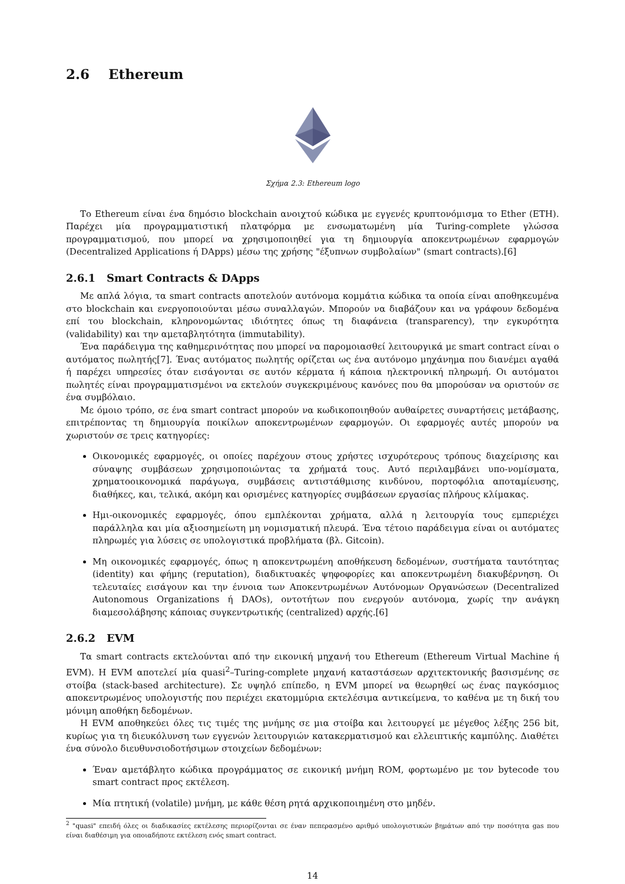2.6 Ethereum
Σχήμα 2.3: Ethereum logo
Το Ethereum είναι ένα δημόσιο blockchain ανοιχτού κώδικα με εγγενές κρυπτονόμισμα το Ether (ETH). Παρέχει μία προγραμματιστική πλατφόρμα με ενσωματωμένη μία Turing-complete γλώσσα προγραμματισμού, που μπορεί να χρησιμοποιηθεί για τη δημιουργία αποκεντρωμένων εφαρμογών (Decentralized Applications ή DApps) μέσω της χρήσης "έξυπνων συμβολαίων" (smart contracts).[6]
2.6.1 Smart Contracts & DApps
Με απλά λόγια, τα smart contracts αποτελούν αυτόνομα κομμάτια κώδικα τα οποία είναι αποθηκευμένα στο blockchain και ενεργοποιούνται μέσω συναλλαγών. Μπορούν να διαβάζουν και να γράφουν δεδομένα επί του blockchain, κληρονομώντας ιδιότητες όπως τη διαφάνεια (transparency), την εγκυρότητα (validability) και την αμεταβλητότητα (immutability).
Ένα παράδειγμα της καθημερινότητας που μπορεί να παρομοιασθεί λειτουργικά με smart contract είναι ο αυτόματος πωλητής[7]. Ένας αυτόματος πωλητής ορίζεται ως ένα αυτόνομο μηχάνημα που διανέμει αγαθά ή παρέχει υπηρεσίες όταν εισάγονται σε αυτόν κέρματα ή κάποια ηλεκτρονική πληρωμή. Οι αυτόματοι πωλητές είναι προγραμματισμένοι να εκτελούν συγκεκριμένους κανόνες που θα μπορούσαν να οριστούν σε ένα συμβόλαιο.
Με όμοιο τρόπο, σε ένα smart contract μπορούν να κωδικοποιηθούν αυθαίρετες συναρτήσεις μετάβασης, επιτρέποντας τη δημιουργία ποικίλων αποκεντρωμένων εφαρμογών. Οι εφαρμογές αυτές μπορούν να χωριστούν σε τρεις κατηγορίες:
Οικονομικές εφαρμογές, οι οποίες παρέχουν στους χρήστες ισχυρότερους τρόπους διαχείρισης και σύναψης συμβάσεων χρησιμοποιώντας τα χρήματά τους. Αυτό περιλαμβάνει υπο-νομίσματα, χρηματοοικονομικά παράγωγα, συμβάσεις αντιστάθμισης κινδύνου, πορτοφόλια αποταμίευσης, διαθήκες, και, τελικά, ακόμη και ορισμένες κατηγορίες συμβάσεων εργασίας πλήρους κλίμακας.
Ημι-οικονομικές εφαρμογές, όπου εμπλέκονται χρήματα, αλλά η λειτουργία τους εμπεριέχει παράλληλα και μία αξιοσημείωτη μη νομισματική πλευρά. Ένα τέτοιο παράδειγμα είναι οι αυτόματες πληρωμές για λύσεις σε υπολογιστικά προβλήματα (βλ. Gitcoin).
Μη οικονομικές εφαρμογές, όπως η αποκεντρωμένη αποθήκευση δεδομένων, συστήματα ταυτότητας (identity) και φήμης (reputation), διαδικτυακές ψηφοφορίες και αποκεντρωμένη διακυβέρνηση. Οι τελευταίες εισάγουν και την έννοια των Αποκεντρωμένων Αυτόνομων Οργανώσεων (Decentralized Autonomous Organizations ή DAOs), οντοτήτων που ενεργούν αυτόνομα, χωρίς την ανάγκη διαμεσολάβησης κάποιας συγκεντρωτικής (centralized) αρχής.[6]
2.6.2 EVM
Τα smart contracts εκτελούνται από την εικονική μηχανή του Ethereum (Ethereum Virtual Machine ή EVM). Η EVM αποτελεί μία quasi<sup>2</sup>–Turing-complete μηχανή καταστάσεων αρχιτεκτονικής βασισμένης σε στοίβα (stack-based architecture). Σε υψηλό επίπεδο, η EVM μπορεί να θεωρηθεί ως ένας παγκόσμιος αποκεντρωμένος υπολογιστής που περιέχει εκατομμύρια εκτελέσιμα αντικείμενα, το καθένα με τη δική του μόνιμη αποθήκη δεδομένων.
Η EVM αποθηκεύει όλες τις τιμές της μνήμης σε μια στοίβα και λειτουργεί με μέγεθος λέξης 256 bit, κυρίως για τη διευκόλυνση των εγγενών λειτουργιών κατακερματισμού και ελλειπτικής καμπύλης. Διαθέτει ένα σύνολο διευθυνσιοδοτήσιμων στοιχείων δεδομένων:
Έναν αμετάβλητο κώδικα προγράμματος σε εικονική μνήμη ROM, φορτωμένο με τον bytecode του smart contract προς εκτέλεση.
Μία πτητική (volatile) μνήμη, με κάθε θέση ρητά αρχικοποιημένη στο μηδέν.
<sup>2</sup> "quasi" επειδή όλες οι διαδικασίες εκτέλεσης περιορίζονται σε έναν πεπερασμένο αριθμό υπολογιστικών βημάτων από την ποσότητα gas που είναι διαθέσιμη για οποιαδήποτε εκτέλεση ενός smart contract.
14